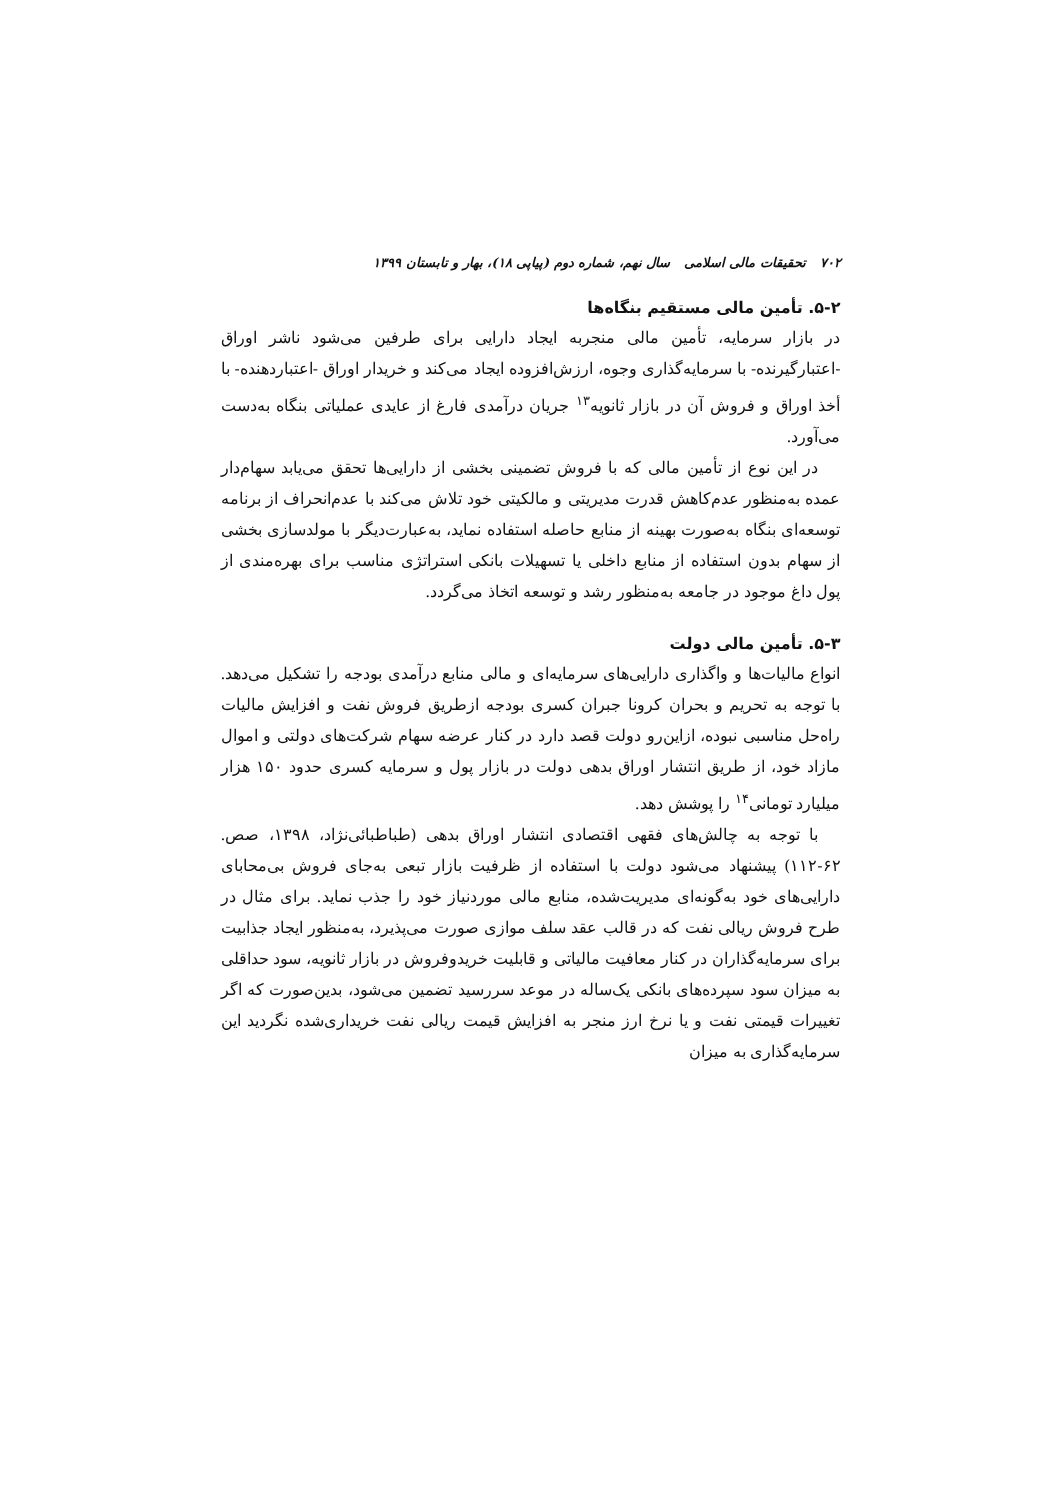۷۰۲ تحقیقات مالی اسلامی سال نهم، شماره دوم (پیاپی ۱۸)، بهار و تابستان ۱۳۹۹
۵-۲. تأمین مالی مستقیم بنگاه‌ها
در بازار سرمایه، تأمین مالی منجربه ایجاد دارایی برای طرفین می‌شود ناشر اوراق ‑اعتبارگیرنده‑ با سرمایه‌گذاری وجوه، ارزش‌افزوده ایجاد می‌کند و خریدار اوراق ‑اعتباردهنده‑ با أخذ اوراق و فروش آن در بازار ثانویه<sup>۱۳</sup> جریان درآمدی فارغ از عایدی عملیاتی بنگاه به‌دست می‌آورد.
در این نوع از تأمین مالی که با فروش تضمینی بخشی از دارایی‌ها تحقق می‌یابد سهام‌دار عمده به‌منظور عدم‌کاهش قدرت مدیریتی و مالکیتی خود تلاش می‌کند با عدم‌انحراف از برنامه توسعه‌ای بنگاه به‌صورت بهینه از منابع حاصله استفاده نماید، به‌عبارت‌دیگر با مولدسازی بخشی از سهام بدون استفاده از منابع داخلی یا تسهیلات بانکی استراتژی مناسب برای بهره‌مندی از پول داغ موجود در جامعه به‌منظور رشد و توسعه اتخاذ می‌گردد.
۵-۳. تأمین مالی دولت
انواع مالیات‌ها و واگذاری دارایی‌های سرمایه‌ای و مالی منابع درآمدی بودجه را تشکیل می‌دهد. با توجه به تحریم و بحران کرونا جبران کسری بودجه ازطریق فروش نفت و افزایش مالیات راه‌حل مناسبی نبوده، ازاین‌رو دولت قصد دارد در کنار عرضه سهام شرکت‌های دولتی و اموال مازاد خود، از طریق انتشار اوراق بدهی دولت در بازار پول و سرمایه کسری حدود ۱۵۰ هزار میلیارد تومانی<sup>۱۴</sup> را پوشش دهد.
با توجه به چالش‌های فقهی اقتصادی انتشار اوراق بدهی (طباطبائی‌نژاد، ۱۳۹۸، صص. ۶۲-۱۱۲) پیشنهاد می‌شود دولت با استفاده از ظرفیت بازار تبعی به‌جای فروش بی‌محابای دارایی‌های خود به‌گونه‌ای مدیریت‌شده، منابع مالی موردنیاز خود را جذب نماید. برای مثال در طرح فروش ریالی نفت که در قالب عقد سلف موازی صورت می‌پذیرد، به‌منظور ایجاد جذابیت برای سرمایه‌گذاران در کنار معافیت مالیاتی و قابلیت خریدوفروش در بازار ثانویه، سود حداقلی به میزان سود سپرده‌های بانکی یک‌ساله در موعد سررسید تضمین می‌شود، بدین‌صورت که اگر تغییرات قیمتی نفت و یا نرخ ارز منجر به افزایش قیمت ریالی نفت خریداری‌شده نگردید این سرمایه‌گذاری به میزان